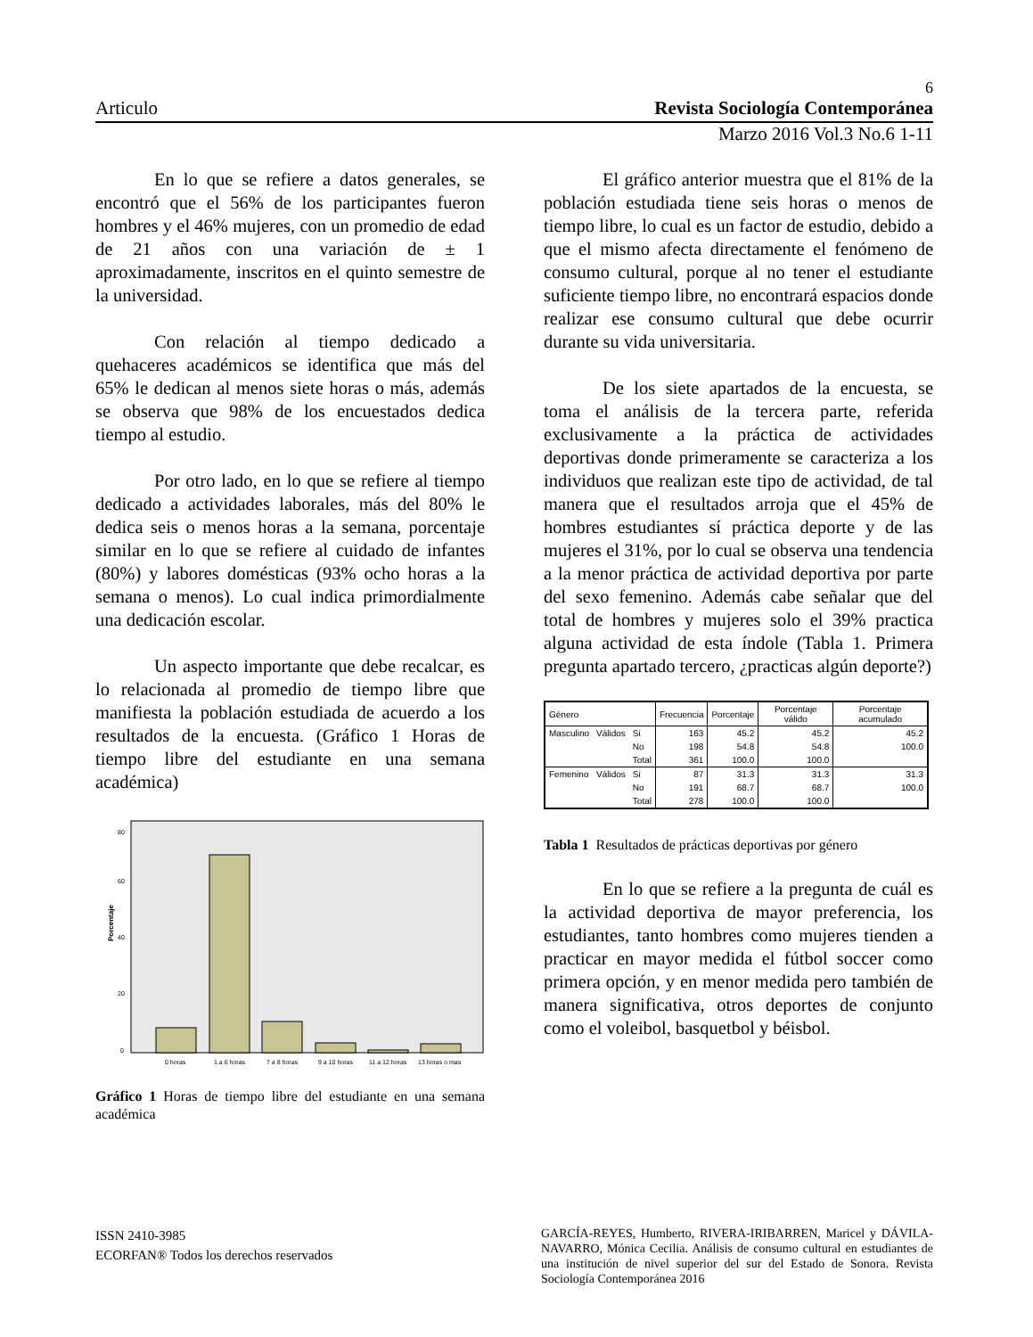6
Articulo Revista Sociología Contemporánea
Marzo 2016 Vol.3 No.6 1-11
En lo que se refiere a datos generales, se encontró que el 56% de los participantes fueron hombres y el 46% mujeres, con un promedio de edad de 21 años con una variación de ± 1 aproximadamente, inscritos en el quinto semestre de la universidad.
Con relación al tiempo dedicado a quehaceres académicos se identifica que más del 65% le dedican al menos siete horas o más, además se observa que 98% de los encuestados dedica tiempo al estudio.
Por otro lado, en lo que se refiere al tiempo dedicado a actividades laborales, más del 80% le dedica seis o menos horas a la semana, porcentaje similar en lo que se refiere al cuidado de infantes (80%) y labores domésticas (93% ocho horas a la semana o menos). Lo cual indica primordialmente una dedicación escolar.
Un aspecto importante que debe recalcar, es lo relacionada al promedio de tiempo libre que manifiesta la población estudiada de acuerdo a los resultados de la encuesta. (Gráfico 1 Horas de tiempo libre del estudiante en una semana académica)
Porcentaje
0
20
40
60
80
0 horas
1 a 6 horas
7 a 8 horas
9 a 10 horas
11 a 12 horas
13 horas o mas
Gráfico 1 Horas de tiempo libre del estudiante en una semana académica
El gráfico anterior muestra que el 81% de la población estudiada tiene seis horas o menos de tiempo libre, lo cual es un factor de estudio, debido a que el mismo afecta directamente el fenómeno de consumo cultural, porque al no tener el estudiante suficiente tiempo libre, no encontrará espacios donde realizar ese consumo cultural que debe ocurrir durante su vida universitaria.
De los siete apartados de la encuesta, se toma el análisis de la tercera parte, referida exclusivamente a la práctica de actividades deportivas donde primeramente se caracteriza a los individuos que realizan este tipo de actividad, de tal manera que el resultados arroja que el 45% de hombres estudiantes sí práctica deporte y de las mujeres el 31%, por lo cual se observa una tendencia a la menor práctica de actividad deportiva por parte del sexo femenino. Además cabe señalar que del total de hombres y mujeres solo el 39% practica alguna actividad de esta índole (Tabla 1. Primera pregunta apartado tercero, ¿practicas algún deporte?)
| Género | | | Frecuencia | Porcentaje | Porcentaje válido | Porcentaje acumulado |
| --- | --- | --- | --- | --- | --- | --- |
| Masculino | Válidos | Si | 163 | 45.2 | 45.2 | 45.2 |
| | | No | 198 | 54.8 | 54.8 | 100.0 |
| | | Total | 361 | 100.0 | 100.0 | |
| Femenino | Válidos | Si | 87 | 31.3 | 31.3 | 31.3 |
| | | No | 191 | 68.7 | 68.7 | 100.0 |
| | | Total | 278 | 100.0 | 100.0 | |
Tabla 1 Resultados de prácticas deportivas por género
En lo que se refiere a la pregunta de cuál es la actividad deportiva de mayor preferencia, los estudiantes, tanto hombres como mujeres tienden a practicar en mayor medida el fútbol soccer como primera opción, y en menor medida pero también de manera significativa, otros deportes de conjunto como el voleibol, basquetbol y béisbol.
ISSN 2410-3985
ECORFAN® Todos los derechos reservados
GARCÍA-REYES, Humberto, RIVERA-IRIBARREN, Maricel y DÁVILA-NAVARRO, Mónica Cecilia. Análisis de consumo cultural en estudiantes de una institución de nivel superior del sur del Estado de Sonora. Revista Sociología Contemporánea 2016